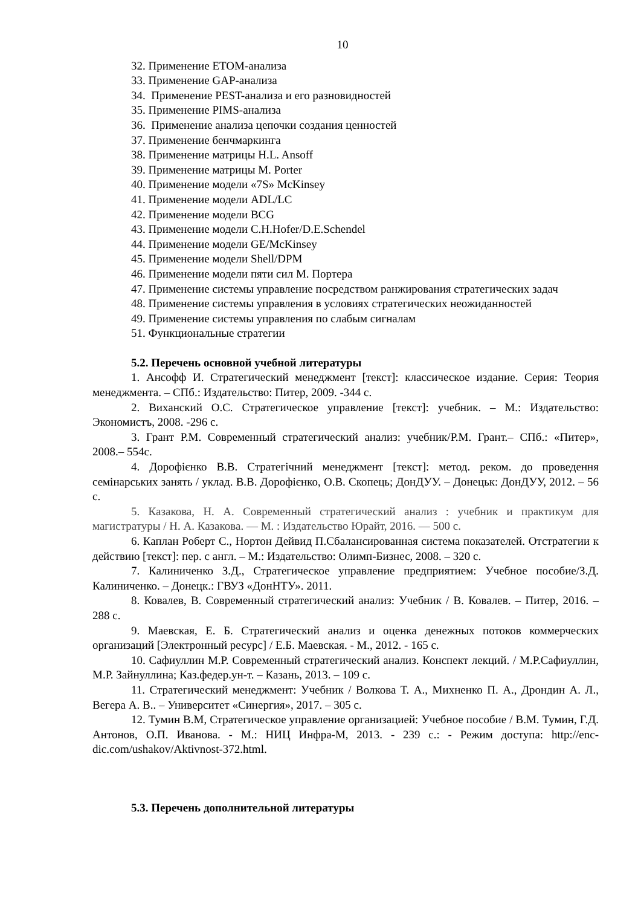10
32. Применение ETOM-анализа
33. Применение GAP-анализа
34. Применение PEST-анализа и его разновидностей
35. Применение PIMS-анализа
36. Применение анализа цепочки создания ценностей
37. Применение бенчмаркинга
38. Применение матрицы H.L. Ansoff
39. Применение матрицы M. Porter
40. Применение модели «7S» McKinsey
41. Применение модели ADL/LC
42. Применение модели BCG
43. Применение модели C.H.Hofer/D.E.Schendel
44. Применение модели GE/McKinsey
45. Применение модели Shell/DPM
46. Применение модели пяти сил М. Портера
47. Применение системы управление посредством ранжирования стратегических задач
48. Применение системы управления в условиях стратегических неожиданностей
49. Применение системы управления по слабым сигналам
51. Функциональные стратегии
5.2. Перечень основной учебной литературы
1. Ансофф И. Стратегический менеджмент [текст]: классическое издание. Серия: Теория менеджмента. – СПб.: Издательство: Питер, 2009. -344 с.
2. Виханский О.С. Стратегическое управление [текст]: учебник. – М.: Издательство: Экономистъ, 2008. -296 с.
3. Грант Р.М. Современный стратегический анализ: учебник/Р.М. Грант.– СПб.: «Питер», 2008.– 554с.
4. Дорофієнко В.В. Стратегічний менеджмент [текст]: метод. реком. до проведення семінарських занять / уклад. В.В. Дорофієнко, О.В. Скопець; ДонДУУ. – Донецьк: ДонДУУ, 2012. – 56 с.
5. Казакова, Н. А. Современный стратегический анализ : учебник и практикум для магистратуры / Н. А. Казакова. — М. : Издательство Юрайт, 2016. — 500 с.
6. Каплан Роберт С., Нортон Дейвид П.Сбалансированная система показателей. Отстратегии к действию [текст]: пер. с англ. – М.: Издательство: Олимп-Бизнес, 2008. – 320 с.
7. Калиниченко З.Д., Стратегическое управление предприятием: Учебное пособие/З.Д. Калиниченко. – Донецк.: ГВУЗ «ДонНТУ». 2011.
8. Ковалев, В. Современный стратегический анализ: Учебник / В. Ковалев. – Питер, 2016. – 288 с.
9. Маевская, Е. Б. Стратегический анализ и оценка денежных потоков коммерческих организаций [Электронный ресурс] / Е.Б. Маевская. - М., 2012. - 165 с.
10. Сафиуллин М.Р. Современный стратегический анализ. Конспект лекций. / М.Р.Сафиуллин, М.Р. Зайнуллина; Каз.федер.ун-т. – Казань, 2013. – 109 с.
11. Стратегический менеджмент: Учебник / Волкова Т. А., Михненко П. А., Дрондин А. Л., Вегера А. В.. – Университет «Синергия», 2017. – 305 с.
12. Тумин В.М, Стратегическое управление организацией: Учебное пособие / В.М. Тумин, Г.Д. Антонов, О.П. Иванова. - М.: НИЦ Инфра-М, 2013. - 239 с.: - Режим доступа: http://enc-dic.com/ushakov/Aktivnost-372.html.
5.3. Перечень дополнительной литературы